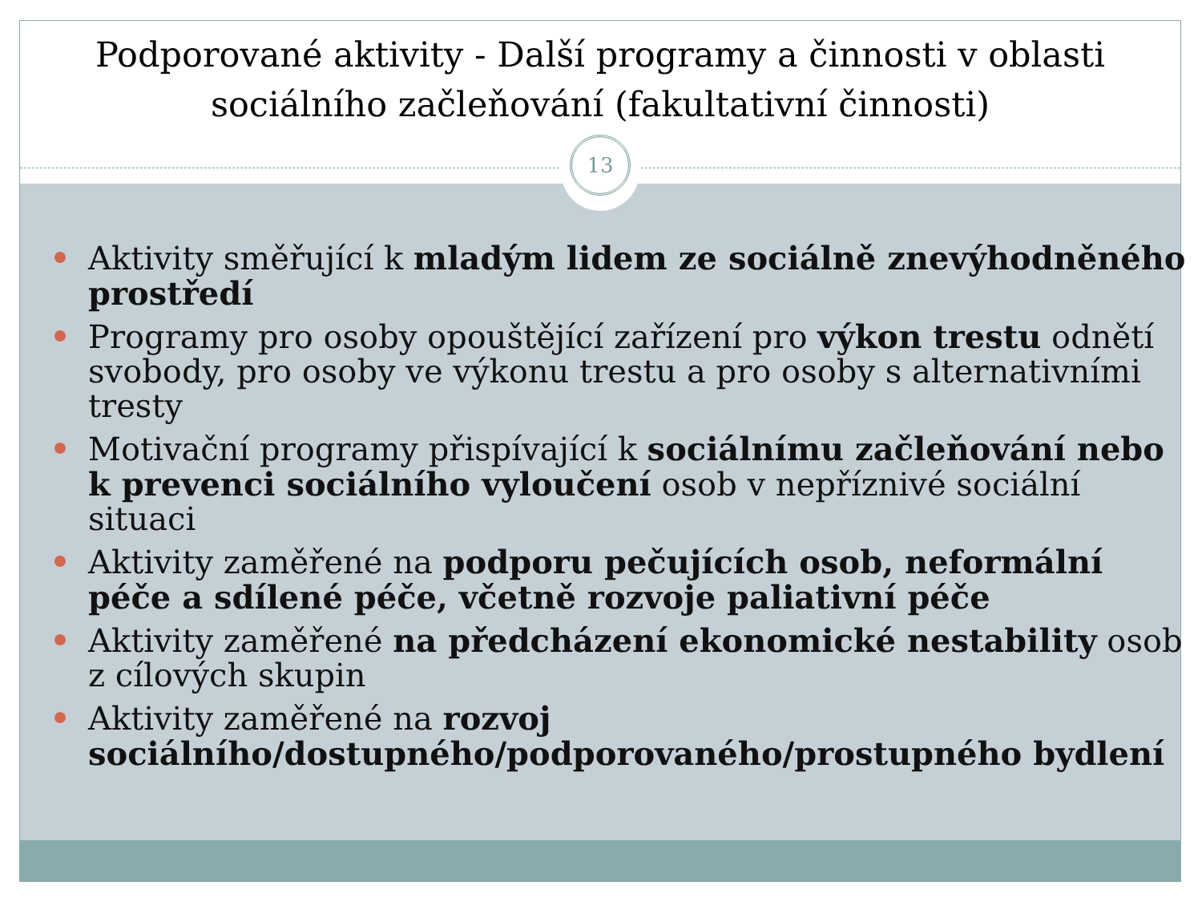Podporované aktivity - Další programy a činnosti v oblasti sociálního začleňování (fakultativní činnosti)
13
Aktivity směřující k mladým lidem ze sociálně znevýhodněného prostředí
Programy pro osoby opouštějící zařízení pro výkon trestu odnětí svobody, pro osoby ve výkonu trestu a pro osoby s alternativními tresty
Motivační programy přispívající k sociálnímu začleňování nebo k prevenci sociálního vyloučení osob v nepříznivé sociální situaci
Aktivity zaměřené na podporu pečujících osob, neformální péče a sdílené péče, včetně rozvoje paliativní péče
Aktivity zaměřené na předcházení ekonomické nestability osob z cílových skupin
Aktivity zaměřené na rozvoj sociálního/dostupného/podporovaného/prostupného bydlení